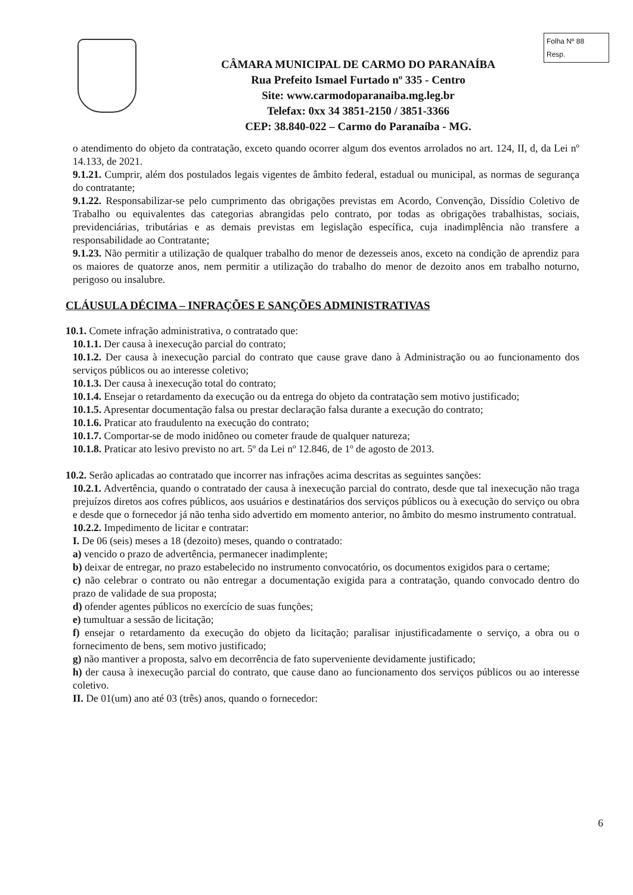Folha Nº 88
Resp.
CÂMARA MUNICIPAL DE CARMO DO PARANAÍBA
Rua Prefeito Ismael Furtado nº 335 - Centro
Site: www.carmodoparanaiba.mg.leg.br
Telefax: 0xx 34 3851-2150 / 3851-3366
CEP: 38.840-022 – Carmo do Paranaíba - MG.
o atendimento do objeto da contratação, exceto quando ocorrer algum dos eventos arrolados no art. 124, II, d, da Lei nº 14.133, de 2021.
9.1.21. Cumprir, além dos postulados legais vigentes de âmbito federal, estadual ou municipal, as normas de segurança do contratante;
9.1.22. Responsabilizar-se pelo cumprimento das obrigações previstas em Acordo, Convenção, Dissídio Coletivo de Trabalho ou equivalentes das categorias abrangidas pelo contrato, por todas as obrigações trabalhistas, sociais, previdenciárias, tributárias e as demais previstas em legislação específica, cuja inadimplência não transfere a responsabilidade ao Contratante;
9.1.23. Não permitir a utilização de qualquer trabalho do menor de dezesseis anos, exceto na condição de aprendiz para os maiores de quatorze anos, nem permitir a utilização do trabalho do menor de dezoito anos em trabalho noturno, perigoso ou insalubre.
CLÁUSULA DÉCIMA – INFRAÇÕES E SANÇÕES ADMINISTRATIVAS
10.1. Comete infração administrativa, o contratado que:
10.1.1. Der causa à inexecução parcial do contrato;
10.1.2. Der causa à inexecução parcial do contrato que cause grave dano à Administração ou ao funcionamento dos serviços públicos ou ao interesse coletivo;
10.1.3. Der causa à inexecução total do contrato;
10.1.4. Ensejar o retardamento da execução ou da entrega do objeto da contratação sem motivo justificado;
10.1.5. Apresentar documentação falsa ou prestar declaração falsa durante a execução do contrato;
10.1.6. Praticar ato fraudulento na execução do contrato;
10.1.7. Comportar-se de modo inidôneo ou cometer fraude de qualquer natureza;
10.1.8. Praticar ato lesivo previsto no art. 5º da Lei nº 12.846, de 1º de agosto de 2013.
10.2. Serão aplicadas ao contratado que incorrer nas infrações acima descritas as seguintes sanções:
10.2.1. Advertência, quando o contratado der causa à inexecução parcial do contrato, desde que tal inexecução não traga prejuízos diretos aos cofres públicos, aos usuários e destinatários dos serviços públicos ou à execução do serviço ou obra e desde que o fornecedor já não tenha sido advertido em momento anterior, no âmbito do mesmo instrumento contratual.
10.2.2. Impedimento de licitar e contratar:
I. De 06 (seis) meses a 18 (dezoito) meses, quando o contratado:
a) vencido o prazo de advertência, permanecer inadimplente;
b) deixar de entregar, no prazo estabelecido no instrumento convocatório, os documentos exigidos para o certame;
c) não celebrar o contrato ou não entregar a documentação exigida para a contratação, quando convocado dentro do prazo de validade de sua proposta;
d) ofender agentes públicos no exercício de suas funções;
e) tumultuar a sessão de licitação;
f) ensejar o retardamento da execução do objeto da licitação; paralisar injustificadamente o serviço, a obra ou o fornecimento de bens, sem motivo justificado;
g) não mantiver a proposta, salvo em decorrência de fato superveniente devidamente justificado;
h) der causa à inexecução parcial do contrato, que cause dano ao funcionamento dos serviços públicos ou ao interesse coletivo.
II. De 01(um) ano até 03 (três) anos, quando o fornecedor:
6